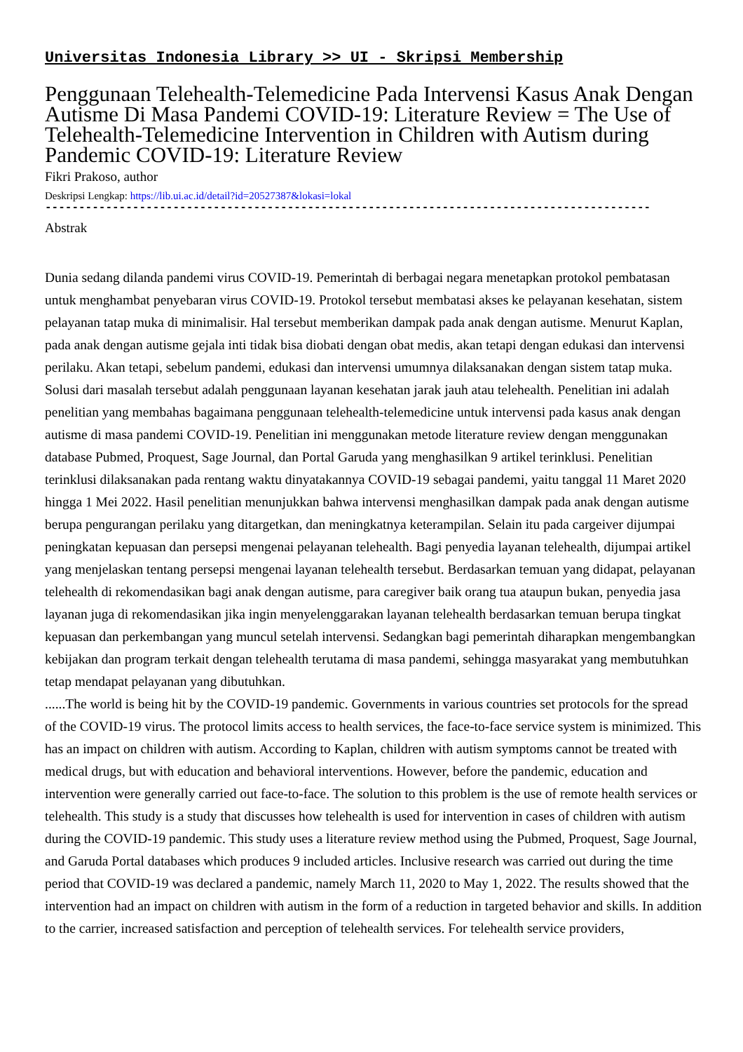Universitas Indonesia Library >> UI - Skripsi Membership
Penggunaan Telehealth-Telemedicine Pada Intervensi Kasus Anak Dengan Autisme Di Masa Pandemi COVID-19: Literature Review = The Use of Telehealth-Telemedicine Intervention in Children with Autism during Pandemic COVID-19: Literature Review
Fikri Prakoso, author
Deskripsi Lengkap: https://lib.ui.ac.id/detail?id=20527387&lokasi=lokal
------------------------------------------------------------------------------------------
Abstrak
Dunia sedang dilanda pandemi virus COVID-19. Pemerintah di berbagai negara menetapkan protokol pembatasan untuk menghambat penyebaran virus COVID-19. Protokol tersebut membatasi akses ke pelayanan kesehatan, sistem pelayanan tatap muka di minimalisir. Hal tersebut memberikan dampak pada anak dengan autisme. Menurut Kaplan, pada anak dengan autisme gejala inti tidak bisa diobati dengan obat medis, akan tetapi dengan edukasi dan intervensi perilaku. Akan tetapi, sebelum pandemi, edukasi dan intervensi umumnya dilaksanakan dengan sistem tatap muka. Solusi dari masalah tersebut adalah penggunaan layanan kesehatan jarak jauh atau telehealth. Penelitian ini adalah penelitian yang membahas bagaimana penggunaan telehealth-telemedicine untuk intervensi pada kasus anak dengan autisme di masa pandemi COVID-19. Penelitian ini menggunakan metode literature review dengan menggunakan database Pubmed, Proquest, Sage Journal, dan Portal Garuda yang menghasilkan 9 artikel terinklusi. Penelitian terinklusi dilaksanakan pada rentang waktu dinyatakannya COVID-19 sebagai pandemi, yaitu tanggal 11 Maret 2020 hingga 1 Mei 2022. Hasil penelitian menunjukkan bahwa intervensi menghasilkan dampak pada anak dengan autisme berupa pengurangan perilaku yang ditargetkan, dan meningkatnya keterampilan. Selain itu pada cargeiver dijumpai peningkatan kepuasan dan persepsi mengenai pelayanan telehealth. Bagi penyedia layanan telehealth, dijumpai artikel yang menjelaskan tentang persepsi mengenai layanan telehealth tersebut. Berdasarkan temuan yang didapat, pelayanan telehealth di rekomendasikan bagi anak dengan autisme, para caregiver baik orang tua ataupun bukan, penyedia jasa layanan juga di rekomendasikan jika ingin menyelenggarakan layanan telehealth berdasarkan temuan berupa tingkat kepuasan dan perkembangan yang muncul setelah intervensi. Sedangkan bagi pemerintah diharapkan mengembangkan kebijakan dan program terkait dengan telehealth terutama di masa pandemi, sehingga masyarakat yang membutuhkan tetap mendapat pelayanan yang dibutuhkan.
......The world is being hit by the COVID-19 pandemic. Governments in various countries set protocols for the spread of the COVID-19 virus. The protocol limits access to health services, the face-to-face service system is minimized. This has an impact on children with autism. According to Kaplan, children with autism symptoms cannot be treated with medical drugs, but with education and behavioral interventions. However, before the pandemic, education and intervention were generally carried out face-to-face. The solution to this problem is the use of remote health services or telehealth. This study is a study that discusses how telehealth is used for intervention in cases of children with autism during the COVID-19 pandemic. This study uses a literature review method using the Pubmed, Proquest, Sage Journal, and Garuda Portal databases which produces 9 included articles. Inclusive research was carried out during the time period that COVID-19 was declared a pandemic, namely March 11, 2020 to May 1, 2022. The results showed that the intervention had an impact on children with autism in the form of a reduction in targeted behavior and skills. In addition to the carrier, increased satisfaction and perception of telehealth services. For telehealth service providers,